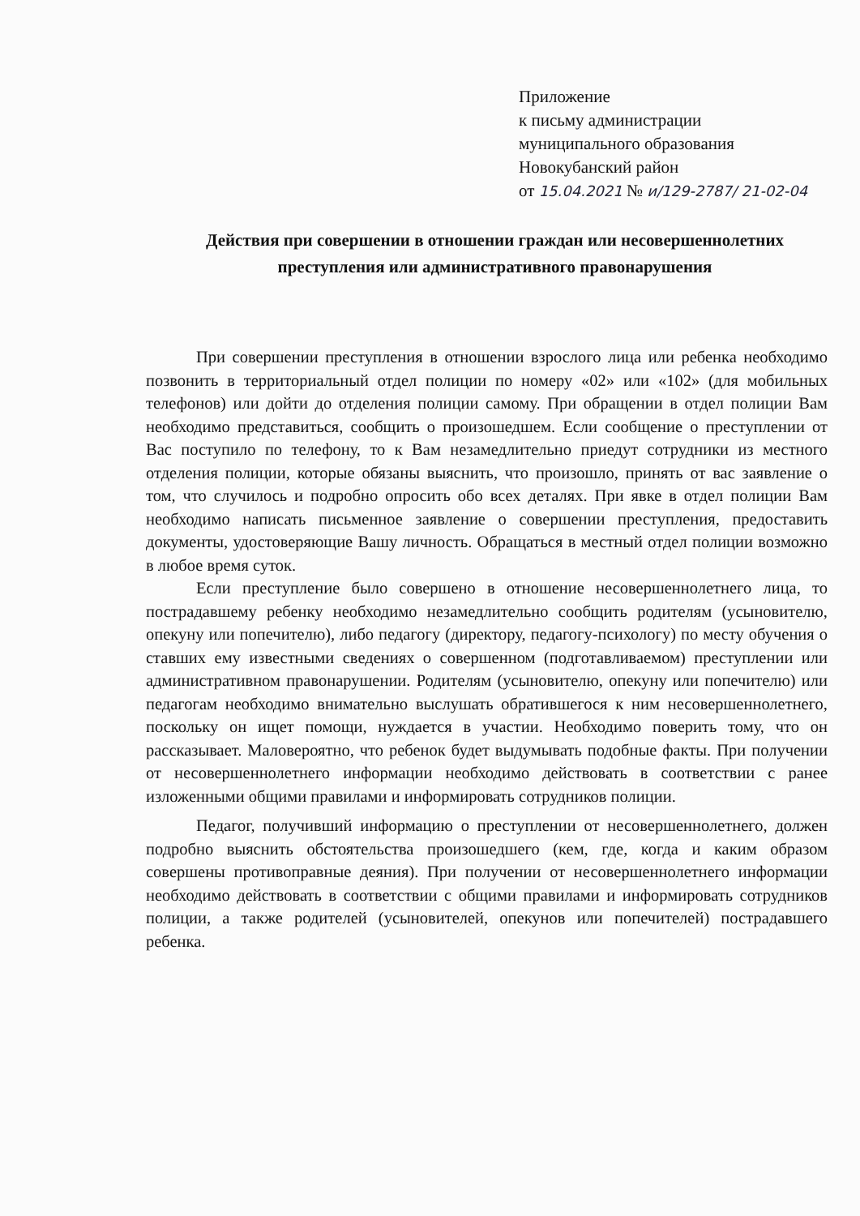Приложение
к письму администрации
муниципального образования
Новокубанский район
от 15.04.2021 № и/129-2787/ 21-02-04
Действия при совершении в отношении граждан или несовершеннолетних преступления или административного правонарушения
При совершении преступления в отношении взрослого лица или ребенка необходимо позвонить в территориальный отдел полиции по номеру «02» или «102» (для мобильных телефонов) или дойти до отделения полиции самому. При обращении в отдел полиции Вам необходимо представиться, сообщить о произошедшем. Если сообщение о преступлении от Вас поступило по телефону, то к Вам незамедлительно приедут сотрудники из местного отделения полиции, которые обязаны выяснить, что произошло, принять от вас заявление о том, что случилось и подробно опросить обо всех деталях. При явке в отдел полиции Вам необходимо написать письменное заявление о совершении преступления, предоставить документы, удостоверяющие Вашу личность. Обращаться в местный отдел полиции возможно в любое время суток.
Если преступление было совершено в отношение несовершеннолетнего лица, то пострадавшему ребенку необходимо незамедлительно сообщить родителям (усыновителю, опекуну или попечителю), либо педагогу (директору, педагогу-психологу) по месту обучения о ставших ему известными сведениях о совершенном (подготавливаемом) преступлении или административном правонарушении. Родителям (усыновителю, опекуну или попечителю) или педагогам необходимо внимательно выслушать обратившегося к ним несовершеннолетнего, поскольку он ищет помощи, нуждается в участии. Необходимо поверить тому, что он рассказывает. Маловероятно, что ребенок будет выдумывать подобные факты. При получении от несовершеннолетнего информации необходимо действовать в соответствии с ранее изложенными общими правилами и информировать сотрудников полиции.
Педагог, получивший информацию о преступлении от несовершеннолетнего, должен подробно выяснить обстоятельства произошедшего (кем, где, когда и каким образом совершены противоправные деяния). При получении от несовершеннолетнего информации необходимо действовать в соответствии с общими правилами и информировать сотрудников полиции, а также родителей (усыновителей, опекунов или попечителей) пострадавшего ребенка.